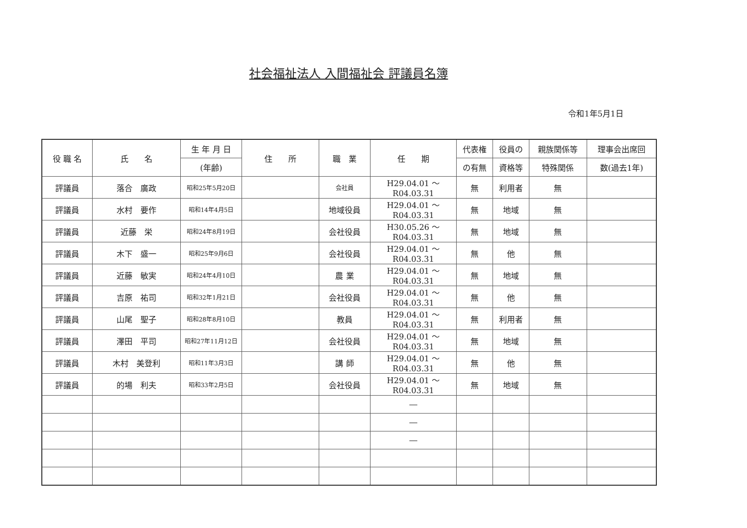社会福祉法人 入間福祉会 評議員名簿
令和1年5月1日
| 役 職 名 | 氏 名 | 生 年 月 日 | 住 所 | 職 業 | 任 期 | 代表権 | 役員の | 親族関係等 | 理事会出席回 |
| --- | --- | --- | --- | --- | --- | --- | --- | --- | --- |
| | | (年齢) | | | | の有無 | 資格等 | 特殊関係 | 数(過去1年) |
| 評議員 | 落合 廣政 | 昭和25年5月20日 | | 会社員 | H29.04.01 ～ R04.03.31 | 無 | 利用者 | 無 | |
| 評議員 | 水村 要作 | 昭和14年4月5日 | | 地域役員 | H29.04.01 ～ R04.03.31 | 無 | 地域 | 無 | |
| 評議員 | 近藤 栄 | 昭和24年8月19日 | | 会社役員 | H30.05.26 ～ R04.03.31 | 無 | 地域 | 無 | |
| 評議員 | 木下 盛一 | 昭和25年9月6日 | | 会社役員 | H29.04.01 ～ R04.03.31 | 無 | 他 | 無 | |
| 評議員 | 近藤 敏実 | 昭和24年4月10日 | | 農 業 | H29.04.01 ～ R04.03.31 | 無 | 地域 | 無 | |
| 評議員 | 吉原 祐司 | 昭和32年1月21日 | | 会社役員 | H29.04.01 ～ R04.03.31 | 無 | 他 | 無 | |
| 評議員 | 山尾 聖子 | 昭和28年8月10日 | | 教員 | H29.04.01 ～ R04.03.31 | 無 | 利用者 | 無 | |
| 評議員 | 澤田 平司 | 昭和27年11月12日 | | 会社役員 | H29.04.01 ～ R04.03.31 | 無 | 地域 | 無 | |
| 評議員 | 木村 美登利 | 昭和11年3月3日 | | 講 師 | H29.04.01 ～ R04.03.31 | 無 | 他 | 無 | |
| 評議員 | 的場 利夫 | 昭和33年2月5日 | | 会社役員 | H29.04.01 ～ R04.03.31 | 無 | 地域 | 無 | |
| | | | | | ― | | | | |
| | | | | | ― | | | | |
| | | | | | ― | | | | |